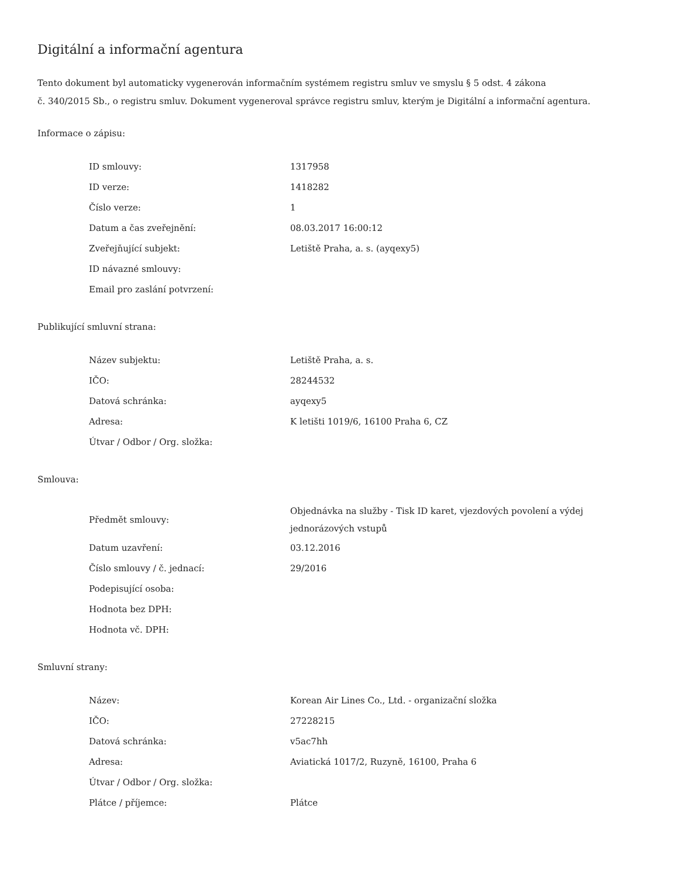Digitální a informační agentura
Tento dokument byl automaticky vygenerován informačním systémem registru smluv ve smyslu § 5 odst. 4 zákona
č. 340/2015 Sb., o registru smluv. Dokument vygeneroval správce registru smluv, kterým je Digitální a informační agentura.
Informace o zápisu:
| ID smlouvy: | 1317958 |
| ID verze: | 1418282 |
| Číslo verze: | 1 |
| Datum a čas zveřejnění: | 08.03.2017 16:00:12 |
| Zveřejňující subjekt: | Letiště Praha, a. s. (ayqexy5) |
| ID návazné smlouvy: | |
| Email pro zaslání potvrzení: | |
Publikující smluvní strana:
| Název subjektu: | Letiště Praha, a. s. |
| IČO: | 28244532 |
| Datová schránka: | ayqexy5 |
| Adresa: | K letišti 1019/6, 16100 Praha 6, CZ |
| Útvar / Odbor / Org. složka: | |
Smlouva:
| Předmět smlouvy: | Objednávka na služby - Tisk ID karet, vjezdových povolení a výdej jednorázových vstupů |
| Datum uzavření: | 03.12.2016 |
| Číslo smlouvy / č. jednací: | 29/2016 |
| Podepisující osoba: | |
| Hodnota bez DPH: | |
| Hodnota vč. DPH: | |
Smluvní strany:
| Název: | Korean Air Lines Co., Ltd. - organizační složka |
| IČO: | 27228215 |
| Datová schránka: | v5ac7hh |
| Adresa: | Aviatická 1017/2, Ruzyně, 16100, Praha 6 |
| Útvar / Odbor / Org. složka: | |
| Plátce / příjemce: | Plátce |